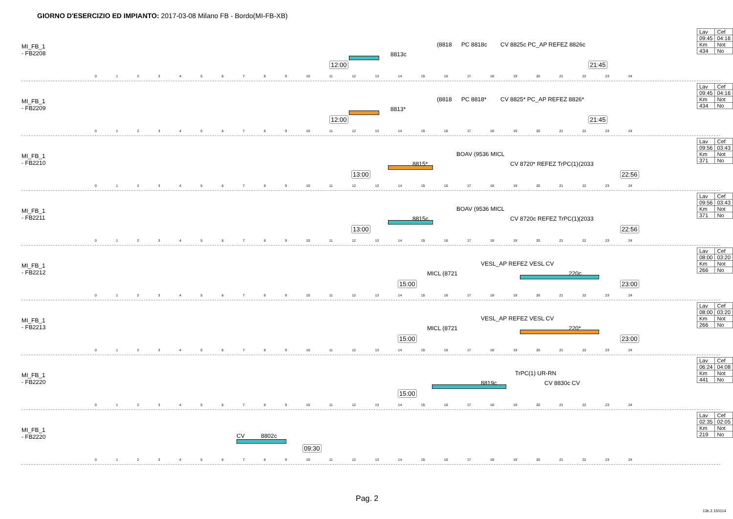GIORNO D'ESERCIZIO ED IMPIANTO: 2017-03-08 Milano FB - Bordo(MI-FB-XB)
MI_FB_1
- FB2208
12:00
8813c
(8818 PC 8818c CV 8825c PC_AP REFEZ 8826c
21:45
| Lav | Cef |
| 09:45 | 04:16 |
| Km | Not |
| 434 | No |
0 1 2 3 4 5 6 7 8 9 10 11 12 13 14 15 16 17 18 19 20 21 22 23 24
MI_FB_1
- FB2209
12:00
8813*
(8818 PC 8818* CV 8825* PC_AP REFEZ 8826*
21:45
| Lav | Cef |
| 09:45 | 04:16 |
| Km | Not |
| 434 | No |
0 1 2 3 4 5 6 7 8 9 10 11 12 13 14 15 16 17 18 19 20 21 22 23 24
MI_FB_1
- FB2210
13:00
8815*
BOAV (9536 MICL
CV 8720* REFEZ TrPC(1) (2033
22:56
| Lav | Cef |
| 09:56 | 03:43 |
| Km | Not |
| 371 | No |
0 1 2 3 4 5 6 7 8 9 10 11 12 13 14 15 16 17 18 19 20 21 22 23 24
MI_FB_1
- FB2211
13:00
8815c
BOAV (9536 MICL
CV 8720c REFEZ TrPC(1) (2033
22:56
| Lav | Cef |
| 09:56 | 03:43 |
| Km | Not |
| 371 | No |
0 1 2 3 4 5 6 7 8 9 10 11 12 13 14 15 16 17 18 19 20 21 22 23 24
MI_FB_1
- FB2212
15:00
MICL (8721
VESL_AP REFEZ VESL CV
220c
23:00
| Lav | Cef |
| 08:00 | 03:20 |
| Km | Not |
| 266 | No |
0 1 2 3 4 5 6 7 8 9 10 11 12 13 14 15 16 17 18 19 20 21 22 23 24
MI_FB_1
- FB2213
15:00
MICL (8721
VESL_AP REFEZ VESL CV
220*
23:00
| Lav | Cef |
| 08:00 | 03:20 |
| Km | Not |
| 266 | No |
0 1 2 3 4 5 6 7 8 9 10 11 12 13 14 15 16 17 18 19 20 21 22 23 24
MI_FB_1
- FB2220
15:00
8819c
TrPC(1) UR-RN
CV 8830c CV
| Lav | Cef |
| 06:24 | 04:08 |
| Km | Not |
| 441 | No |
0 1 2 3 4 5 6 7 8 9 10 11 12 13 14 15 16 17 18 19 20 21 22 23 24
MI_FB_1
- FB2220
CV 8802c
09:30
| Lav | Cef |
| 02:35 | 02:05 |
| Km | Not |
| 219 | No |
0 1 2 3 4 5 6 7 8 9 10 11 12 13 14 15 16 17 18 19 20 21 22 23 24
Pag. 2
13b.2.150114